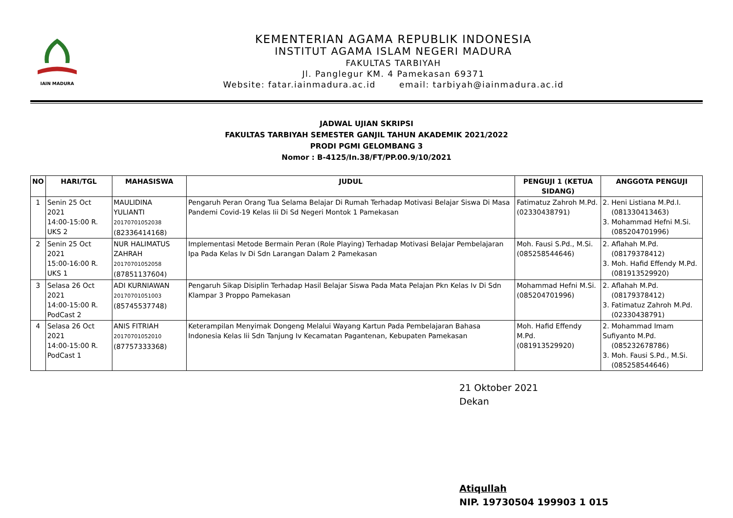IAIN MADURA
KEMENTERIAN AGAMA REPUBLIK INDONESIA
INSTITUT AGAMA ISLAM NEGERI MADURA
FAKULTAS TARBIYAH
Jl. Panglegur KM. 4 Pamekasan 69371
Website: fatar.iainmadura.ac.id email: tarbiyah@iainmadura.ac.id
JADWAL UJIAN SKRIPSI
FAKULTAS TARBIYAH SEMESTER GANJIL TAHUN AKADEMIK 2021/2022
PRODI PGMI GELOMBANG 3
Nomor : B-4125/In.38/FT/PP.00.9/10/2021
| NO | HARI/TGL | MAHASISWA | JUDUL | PENGUJI 1 (KETUA SIDANG) | ANGGOTA PENGUJI |
| --- | --- | --- | --- | --- | --- |
| 1 | Senin 25 Oct 2021 14:00-15:00 R. UKS 2 | MAULIDINA YULIANTI 20170701052038 (82336414168) | Pengaruh Peran Orang Tua Selama Belajar Di Rumah Terhadap Motivasi Belajar Siswa Di Masa Pandemi Covid-19 Kelas Iii Di Sd Negeri Montok 1 Pamekasan | Fatimatuz Zahroh M.Pd. (02330438791) | 2. Heni Listiana M.Pd.I. (081330413463) 3. Mohammad Hefni M.Si. (085204701996) |
| 2 | Senin 25 Oct 2021 15:00-16:00 R. UKS 1 | NUR HALIMATUS ZAHRAH 20170701052058 (87851137604) | Implementasi Metode Bermain Peran (Role Playing) Terhadap Motivasi Belajar Pembelajaran Ipa Pada Kelas Iv Di Sdn Larangan Dalam 2 Pamekasan | Moh. Fausi S.Pd., M.Si. (085258544646) | 2. Aflahah M.Pd. (08179378412) 3. Moh. Hafid Effendy M.Pd. (081913529920) |
| 3 | Selasa 26 Oct 2021 14:00-15:00 R. PodCast 2 | ADI KURNIAWAN 20170701051003 (85745537748) | Pengaruh Sikap Disiplin Terhadap Hasil Belajar Siswa Pada Mata Pelajan Pkn Kelas Iv Di Sdn Klampar 3 Proppo Pamekasan | Mohammad Hefni M.Si. (085204701996) | 2. Aflahah M.Pd. (08179378412) 3. Fatimatuz Zahroh M.Pd. (02330438791) |
| 4 | Selasa 26 Oct 2021 14:00-15:00 R. PodCast 1 | ANIS FITRIAH 20170701052010 (87757333368) | Keterampilan Menyimak Dongeng Melalui Wayang Kartun Pada Pembelajaran Bahasa Indonesia Kelas Iii Sdn Tanjung Iv Kecamatan Pagantenan, Kebupaten Pamekasan | Moh. Hafid Effendy M.Pd. (081913529920) | 2. Mohammad Imam Sufiyanto M.Pd. (085232678786) 3. Moh. Fausi S.Pd., M.Si. (085258544646) |
21 Oktober 2021
Dekan
Atiqullah
NIP. 19730504 199903 1 015